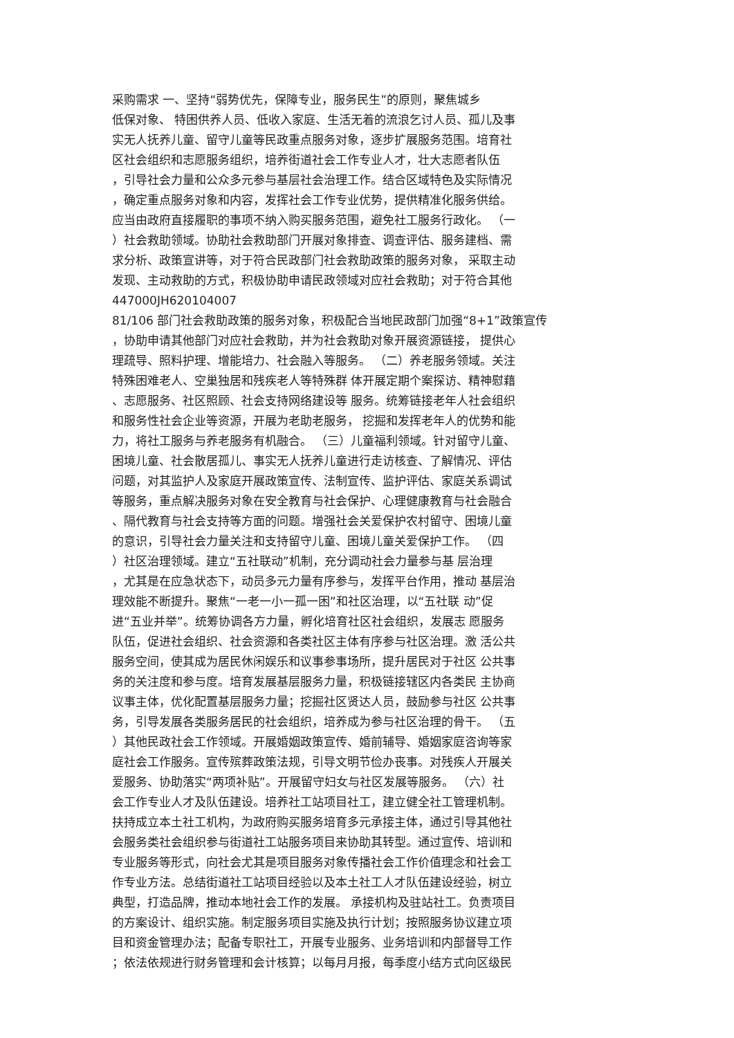采购需求 一、坚持“弱势优先，保障专业，服务民生”的原则，聚焦城乡
低保对象、 特困供养人员、低收入家庭、生活无着的流浪乞讨人员、孤儿及事
实无人抚养儿童、留守儿童等民政重点服务对象，逐步扩展服务范围。培育社
区社会组织和志愿服务组织，培养街道社会工作专业人才，壮大志愿者队伍
，引导社会力量和公众多元参与基层社会治理工作。结合区域特色及实际情况
，确定重点服务对象和内容，发挥社会工作专业优势，提供精准化服务供给。
应当由政府直接履职的事项不纳入购买服务范围，避免社工服务行政化。 （一
）社会救助领域。协助社会救助部门开展对象排查、调查评估、服务建档、需
求分析、政策宣讲等，对于符合民政部门社会救助政策的服务对象， 采取主动
发现、主动救助的方式，积极协助申请民政领域对应社会救助；对于符合其他
447000JH620104007
81/106 部门社会救助政策的服务对象，积极配合当地民政部门加强“8+1”政策宣传
，协助申请其他部门对应社会救助，并为社会救助对象开展资源链接， 提供心
理疏导、照料护理、增能培力、社会融入等服务。 （二）养老服务领域。关注
特殊困难老人、空巢独居和残疾老人等特殊群 体开展定期个案探访、精神慰藉
、志愿服务、社区照顾、社会支持网络建设等 服务。统筹链接老年人社会组织
和服务性社会企业等资源，开展为老助老服务， 挖掘和发挥老年人的优势和能
力，将社工服务与养老服务有机融合。 （三）儿童福利领域。针对留守儿童、
困境儿童、社会散居孤儿、事实无人抚养儿童进行走访核查、了解情况、评估
问题，对其监护人及家庭开展政策宣传、法制宣传、监护评估、家庭关系调试
等服务，重点解决服务对象在安全教育与社会保护、心理健康教育与社会融合
、隔代教育与社会支持等方面的问题。增强社会关爱保护农村留守、困境儿童
的意识，引导社会力量关注和支持留守儿童、困境儿童关爱保护工作。 （四
）社区治理领域。建立“五社联动”机制，充分调动社会力量参与基 层治理
，尤其是在应急状态下，动员多元力量有序参与，发挥平台作用，推动 基层治
理效能不断提升。聚焦“一老一小一孤一困”和社区治理，以“五社联 动”促
进“五业并举”。统筹协调各方力量，孵化培育社区社会组织，发展志 愿服务
队伍，促进社会组织、社会资源和各类社区主体有序参与社区治理。激 活公共
服务空间，使其成为居民休闲娱乐和议事参事场所，提升居民对于社区 公共事
务的关注度和参与度。培育发展基层服务力量，积极链接辖区内各类民 主协商
议事主体，优化配置基层服务力量；挖掘社区贤达人员，鼓励参与社区 公共事
务，引导发展各类服务居民的社会组织，培养成为参与社区治理的骨干。 （五
）其他民政社会工作领域。开展婚姻政策宣传、婚前辅导、婚姻家庭咨询等家
庭社会工作服务。宣传殡葬政策法规，引导文明节俭办丧事。对残疾人开展关
爱服务、协助落实“两项补贴”。开展留守妇女与社区发展等服务。 （六）社
会工作专业人才及队伍建设。培养社工站项目社工，建立健全社工管理机制。
扶持成立本土社工机构，为政府购买服务培育多元承接主体，通过引导其他社
会服务类社会组织参与街道社工站服务项目来协助其转型。通过宣传、培训和
专业服务等形式，向社会尤其是项目服务对象传播社会工作价值理念和社会工
作专业方法。总结街道社工站项目经验以及本土社工人才队伍建设经验，树立
典型，打造品牌，推动本地社会工作的发展。 承接机构及驻站社工。负责项目
的方案设计、组织实施。制定服务项目实施及执行计划；按照服务协议建立项
目和资金管理办法；配备专职社工，开展专业服务、业务培训和内部督导工作
；依法依规进行财务管理和会计核算；以每月月报，每季度小结方式向区级民